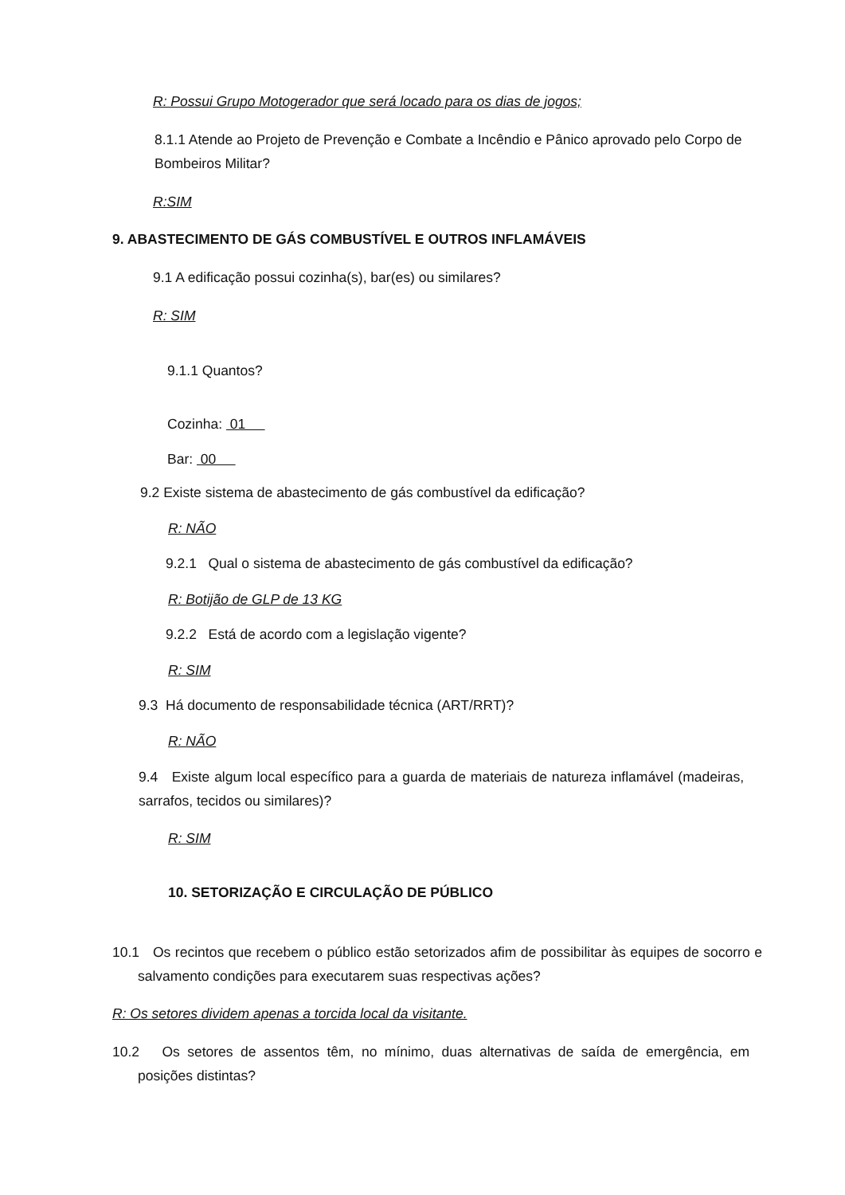R: Possui Grupo Motogerador que será locado para os dias de jogos;
8.1.1 Atende ao Projeto de Prevenção e Combate a Incêndio e Pânico aprovado pelo Corpo de Bombeiros Militar?
R:SIM
9. ABASTECIMENTO DE GÁS COMBUSTÍVEL E OUTROS INFLAMÁVEIS
9.1 A edificação possui cozinha(s), bar(es) ou similares?
R: SIM
9.1.1 Quantos?
Cozinha: 01
Bar: 00
9.2 Existe sistema de abastecimento de gás combustível da edificação?
R: NÃO
9.2.1 Qual o sistema de abastecimento de gás combustível da edificação?
R: Botijão de GLP de 13 KG
9.2.2 Está de acordo com a legislação vigente?
R: SIM
9.3 Há documento de responsabilidade técnica (ART/RRT)?
R: NÃO
9.4 Existe algum local específico para a guarda de materiais de natureza inflamável (madeiras, sarrafos, tecidos ou similares)?
R: SIM
10. SETORIZAÇÃO E CIRCULAÇÃO DE PÚBLICO
10.1 Os recintos que recebem o público estão setorizados afim de possibilitar às equipes de socorro e salvamento condições para executarem suas respectivas ações?
R: Os setores dividem apenas a torcida local da visitante.
10.2 Os setores de assentos têm, no mínimo, duas alternativas de saída de emergência, em posições distintas?